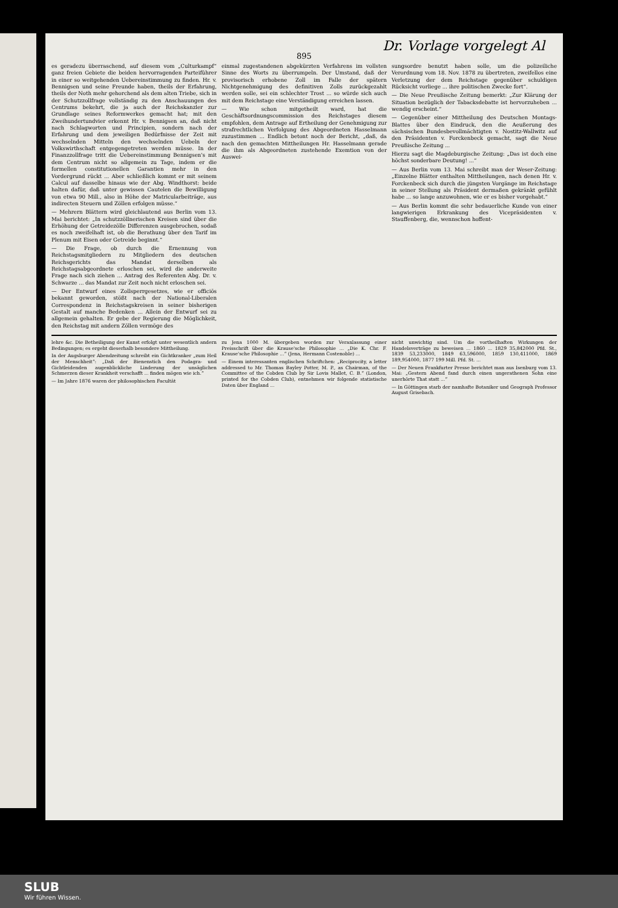Dr. Vorlage vorgelegt Al
895
es geradezu überraschend, auf diesem vom „Culturkampf“ ganz freien Gebiete die beiden hervorragenden Parteiführer in einer so weitgehenden Uebereinstimmung zu finden. Hr. v. Bennigsen und seine Freunde haben, theils der Erfahrung, theils der Noth mehr gehorchend als dem alten Triebe, sich in der Schutzzollfrage vollständig zu den Anschauungen des Centrums bekehrt, die ja auch der Reichskanzler zur Grundlage seines Reformwerkes gemacht hat; mit den Zweihundertundvier erkennt Hr. v. Bennigsen an, daß nicht nach Schlagworten und Principien, sondern nach der Erfahrung und dem jeweiligen Bedürfnisse der Zeit mit wechselnden Mitteln den wechselnden Uebeln der Volkswirthschaft entgegengetreten werden müsse. In der Finanzzollfrage tritt die Uebereinstimmung Bennigsen's mit dem Centrum nicht so allgemein zu Tage, indem er die formellen constitutionellen Garantien mehr in den Vordergrund rückt ... Aber schließlich kommt er mit seinem Calcul auf dasselbe hinaus wie der Abg. Windthorst: beide halten dafür, daß unter gewissen Cautelen die Bewilligung von etwa 90 Mill., also in Höhe der Matricularbeiträge, aus indirecten Steuern und Zöllen erfolgen müsse.“
— Mehrern Blättern wird gleichlautend aus Berlin vom 13. Mai berichtet: „In schutzzöllnerischen Kreisen sind über die Erhöhung der Getreidezölle Differenzen ausgebrochen, sodaß es noch zweifelhaft ist, ob die Berathung über den Tarif im Plenum mit Eisen oder Getreide beginnt.“
— Die Frage, ob durch die Ernennung von Reichstagsmitgliedern zu Mitgliedern des deutschen Reichsgerichts das Mandat derselben als Reichstagsabgeordnete erloschen sei, wird die anderweite Frage nach sich ziehen ... Antrag des Referenten Abg. Dr. v. Schwarze ... das Mandat zur Zeit noch nicht erloschen sei.
— Der Entwurf eines Zollsperrgesetzes, wie er officiös bekannt geworden, stößt nach der National-Liberalen Correspondenz in Reichstagskreisen in seiner bisherigen Gestalt auf manche Bedenken ... Allein der Entwurf sei zu allgemein gehalten. Er gebe der Regierung die Möglichkeit, den Reichstag mit andern Zöllen vermöge des
einmal zugestandenen abgekürzten Verfahrens im vollsten Sinne des Worts zu überrumpeln. Der Umstand, daß der provisorisch erhobene Zoll im Falle der spätern Nichtgenehmigung des definitiven Zolls zurückgezahlt werden solle, sei ein schlechter Trost ... so würde sich auch mit dem Reichstage eine Verständigung erreichen lassen.
— Wie schon mitgetheilt ward, hat die Geschäftsordnungscommission des Reichstages diesem empfohlen, dem Antrage auf Ertheilung der Genehmigung zur strafrechtlichen Verfolgung des Abgeordneten Hasselmann zuzustimmen ... Endlich betont noch der Bericht, „daß, da nach den gemachten Mittheilungen Hr. Hasselmann gerade die ihm als Abgeordneten zustehende Exemtion von der Auswei-
sungsordre benutzt haben solle, um die polizeiliche Verordnung vom 18. Nov. 1878 zu übertreten, zweifellos eine Verletzung der dem Reichstage gegenüber schuldigen Rücksicht vorliege ... ihre politischen Zwecke fort“.
— Die Neue Preußische Zeitung bemerkt: „Zur Klärung der Situation bezüglich der Tabacksdebatte ist hervorzuheben ... wendig erscheint.“
— Gegenüber einer Mittheilung des Deutschen Montags-Blattes über den Eindruck, den die Aeußerung des sächsischen Bundesbevollmächtigten v. Nostitz-Wallwitz auf den Präsidenten v. Forckenbeck gemacht, sagt die Neue Preußische Zeitung ...
Hierzu sagt die Magdeburgische Zeitung: „Das ist doch eine höchst sonderbare Deutung! ...“
— Aus Berlin vom 13. Mai schreibt man der Weser-Zeitung: „Einzelne Blätter enthalten Mittheilungen, nach denen Hr. v. Forckenbeck sich durch die jüngsten Vorgänge im Reichstage in seiner Stellung als Präsident dermaßen gekränkt gefühlt habe ... so lange anzuwohnen, wie er es bisher vorgehabt.“
— Aus Berlin kommt die sehr bedauerliche Kunde von einer langwierigen Erkrankung des Vicepräsidenten v. Stauffenberg, die, wennschon hoffent-
lehre &c. Die Betheiligung der Kunst erfolgt unter wesentlich andern Bedingungen; es ergeht dieserhalb besondere Mittheilung.
In der Augsburger Abendzeitung schreibt ein Gichtkranker „zum Heil der Menschheit“: „Daß der Bienenstich den Podagra- und Gichtleidenden augenblickliche Linderung der unsäglichen Schmerzen dieser Krankheit verschafft ... finden mögen wie ich.“
— Im Jahre 1876 waren der philosophischen Facultät
zu Jena 1000 M. übergeben worden zur Veranlassung einer Preisschrift über die Krause'sche Philosophie ... „Die K. Chr. F. Krause'sche Philosophie ...“ (Jena, Hermann Costenoble) ...
— Einem interessanten englischen Schriftchen: „Reciprocity, a letter addressed to Mr. Thomas Bayley Potter, M. P., as Chairman, of the Committee of the Cobden Club by Sir Lovis Mallet, C. B.“ (London, printed for the Cobden Club), entnehmen wir folgende statistische Daten über England ...
nicht unwichtig sind. Um die vortheilhaften Wirkungen der Handelsverträge zu beweisen ... 1860 ... 1829 35,842000 Pfd. St., 1839 53,233000, 1849 63,596000, 1859 130,411000, 1869 189,954000, 1877 199 Mill. Pfd. St. ...
— Der Neuen Frankfurter Presse berichtet man aus Isenburg vom 13. Mai: „Gestern Abend fand durch einen ungerathenen Sohn eine unerhörte That statt ...“
— In Göttingen starb der namhafte Botaniker und Geograph Professor August Grisebach.
SLUB
Wir führen Wissen.